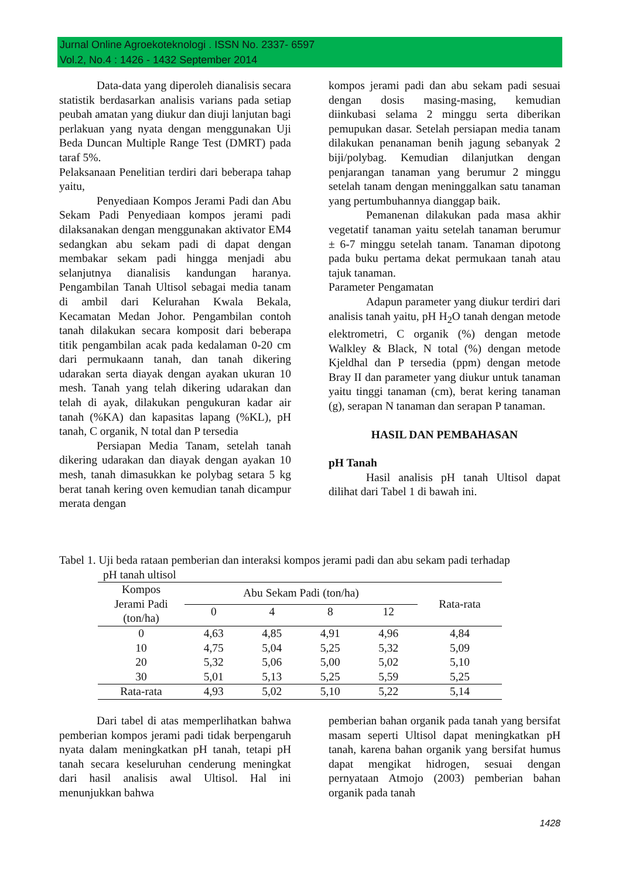Jurnal Online Agroekoteknologi . ISSN No. 2337- 6597
Vol.2, No.4 : 1426 - 1432 September 2014
Data-data yang diperoleh dianalisis secara statistik berdasarkan analisis varians pada setiap peubah amatan yang diukur dan diuji lanjutan bagi perlakuan yang nyata dengan menggunakan Uji Beda Duncan Multiple Range Test (DMRT) pada taraf 5%.
Pelaksanaan Penelitian terdiri dari beberapa tahap yaitu,
Penyediaan Kompos Jerami Padi dan Abu Sekam Padi Penyediaan kompos jerami padi dilaksanakan dengan menggunakan aktivator EM4 sedangkan abu sekam padi di dapat dengan membakar sekam padi hingga menjadi abu selanjutnya dianalisis kandungan haranya. Pengambilan Tanah Ultisol sebagai media tanam di ambil dari Kelurahan Kwala Bekala, Kecamatan Medan Johor. Pengambilan contoh tanah dilakukan secara komposit dari beberapa titik pengambilan acak pada kedalaman 0-20 cm dari permukaann tanah, dan tanah dikering udarakan serta diayak dengan ayakan ukuran 10 mesh. Tanah yang telah dikering udarakan dan telah di ayak, dilakukan pengukuran kadar air tanah (%KA) dan kapasitas lapang (%KL), pH tanah, C organik, N total dan P tersedia
Persiapan Media Tanam, setelah tanah dikering udarakan dan diayak dengan ayakan 10 mesh, tanah dimasukkan ke polybag setara 5 kg berat tanah kering oven kemudian tanah dicampur merata dengan
kompos jerami padi dan abu sekam padi sesuai dengan dosis masing-masing, kemudian diinkubasi selama 2 minggu serta diberikan pemupukan dasar. Setelah persiapan media tanam dilakukan penanaman benih jagung sebanyak 2 biji/polybag. Kemudian dilanjutkan dengan penjarangan tanaman yang berumur 2 minggu setelah tanam dengan meninggalkan satu tanaman yang pertumbuhannya dianggap baik.
Pemanenan dilakukan pada masa akhir vegetatif tanaman yaitu setelah tanaman berumur ± 6-7 minggu setelah tanam. Tanaman dipotong pada buku pertama dekat permukaan tanah atau tajuk tanaman.
Parameter Pengamatan
Adapun parameter yang diukur terdiri dari analisis tanah yaitu, pH H<sub>2</sub>O tanah dengan metode elektrometri, C organik (%) dengan metode Walkley & Black, N total (%) dengan metode Kjeldhal dan P tersedia (ppm) dengan metode Bray II dan parameter yang diukur untuk tanaman yaitu tinggi tanaman (cm), berat kering tanaman (g), serapan N tanaman dan serapan P tanaman.
HASIL DAN PEMBAHASAN
pH Tanah
Hasil analisis pH tanah Ultisol dapat dilihat dari Tabel 1 di bawah ini.
Tabel 1. Uji beda rataan pemberian dan interaksi kompos jerami padi dan abu sekam padi terhadap
pH tanah ultisol
| Kompos Jerami Padi (ton/ha) | Abu Sekam Padi (ton/ha) | | | | Rata-rata |
| --- | --- | --- | --- | --- | --- |
| | 0 | 4 | 8 | 12 | |
| 0 | 4,63 | 4,85 | 4,91 | 4,96 | 4,84 |
| 10 | 4,75 | 5,04 | 5,25 | 5,32 | 5,09 |
| 20 | 5,32 | 5,06 | 5,00 | 5,02 | 5,10 |
| 30 | 5,01 | 5,13 | 5,25 | 5,59 | 5,25 |
| Rata-rata | 4,93 | 5,02 | 5,10 | 5,22 | 5,14 |
Dari tabel di atas memperlihatkan bahwa pemberian kompos jerami padi tidak berpengaruh nyata dalam meningkatkan pH tanah, tetapi pH tanah secara keseluruhan cenderung meningkat dari hasil analisis awal Ultisol. Hal ini menunjukkan bahwa
pemberian bahan organik pada tanah yang bersifat masam seperti Ultisol dapat meningkatkan pH tanah, karena bahan organik yang bersifat humus dapat mengikat hidrogen, sesuai dengan pernyataan Atmojo (2003) pemberian bahan organik pada tanah
1428